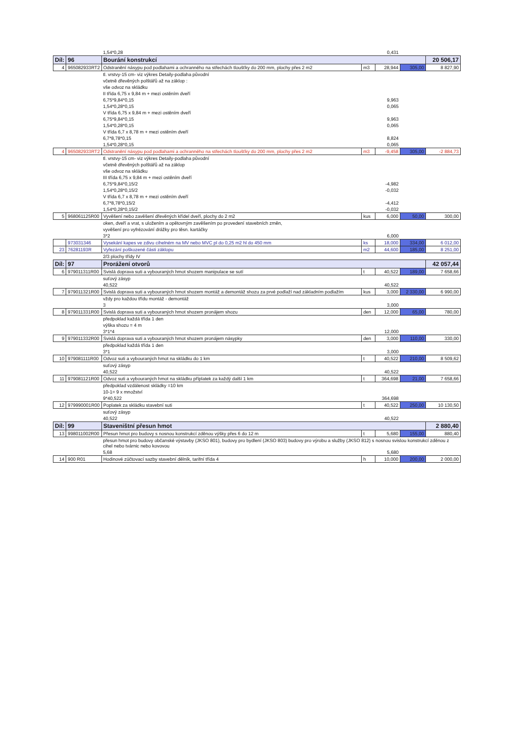| | | 1,54*0,28 | | 0,431 | | |
| Díl: | 96 | Bourání konstrukcí | | | | 20 506,17 |
| 4 | 965082933RT2 | Odstranění násypu pod podlahami a ochranného na střechách tloušťky do 200 mm, plochy přes 2 m2 | m3 | 28,944 | 305,00 | 8 827,90 |
| | | tl. vrstvy-15 cm- viz výkres Detaily-podlaha původní | | | | |
| | | včetně dřevěných polštářů až na záklop : | | | | |
| | | vše odvoz na skládku | | | | |
| | | II třída 6,75 x 9,84 m + mezi ostěním dveří | | | | |
| | | 6,75*9,84*0,15 | | 9,963 | | |
| | | 1,54*0,28*0,15 | | 0,065 | | |
| | | V třída 6,75 x 9,84 m + mezi ostěním dveří | | | | |
| | | 6,75*9,84*0,15 | | 9,963 | | |
| | | 1,54*0,28*0,15 | | 0,065 | | |
| | | V třída 6,7 x 8,78 m + mezi ostěním dveří | | | | |
| | | 6,7*8,78*0,15 | | 8,824 | | |
| | | 1,54*0,28*0,15 | | 0,065 | | |
| 4 | 965082933RT2 | Odstranění násypu pod podlahami a ochranného na střechách tloušťky do 200 mm, plochy přes 2 m2 | m3 | -9,458 | 305,00 | -2 884,73 |
| | | tl. vrstvy-15 cm- viz výkres Detaily-podlaha původní | | | | |
| | | včetně dřevěných polštářů až na záklop | | | | |
| | | vše odvoz na skládku | | | | |
| | | III třída 6,75 x 9,84 m + mezi ostěním dveří | | | | |
| | | 6,75*9,84*0,15/2 | | -4,982 | | |
| | | 1,54*0,28*0,15/2 | | -0,032 | | |
| | | V třída 6,7 x 8,78 m + mezi ostěním dveří | | | | |
| | | 6,7*8,78*0,15/2 | | -4,412 | | |
| | | 1,54*0,28*0,15/2 | | -0,032 | | |
| 5 | 968061125R00 | Vyvěšení nebo zavěšení dřevěných křídel dveří, plochy do 2 m2 | kus | 6,000 | 50,00 | 300,00 |
| | | oken, dveří a vrat, s uložením a opětovným zavěšením po provedení stavebních změn, | | | | |
| | | vyvěšení pro vyfrézování drážky pro těsn. kartáčky | | | | |
| | | 3*2 | | 6,000 | | |
| | 973031346 | Vysekání kapes ve zdivu cihelném na MV nebo MVC pl do 0,25 m2 hl do 450 mm | ks | 18,000 | 334,00 | 6 012,00 |
| 23 | 76281193R | Vyřezání poškozené části záklopu | m2 | 44,600 | 185,00 | 8 251,00 |
| | | 2/3 plochy třídy IV | | | | |
| Díl: | 97 | Prorážení otvorů | | | | 42 057,44 |
| 6 | 979011311R00 | Svislá doprava suti a vybouraných hmot shozem manipulace se sutí | t | 40,522 | 189,00 | 7 658,66 |
| | | suťový zásyp | | | | |
| | | 40,522 | | 40,522 | | |
| 7 | 979011321R00 | Svislá doprava suti a vybouraných hmot shozem montáž a demontáž shozu za prvé podlaží nad základním podlažím | kus | 3,000 | 2 330,00 | 6 990,00 |
| | | vždy pro každou třídu montáž - demontáž | | | | |
| | | 3 | | 3,000 | | |
| 8 | 979011331R00 | Svislá doprava suti a vybouraných hmot shozem pronájem shozu | den | 12,000 | 65,00 | 780,00 |
| | | předpoklad každá třída 1 den | | | | |
| | | výška shozu = 4 m | | | | |
| | | 3*1*4 | | 12,000 | | |
| 9 | 979011332R00 | Svislá doprava suti a vybouraných hmot shozem pronájem násypky | den | 3,000 | 110,00 | 330,00 |
| | | předpoklad každá třída 1 den | | | | |
| | | 3*1 | | 3,000 | | |
| 10 | 979081111R00 | Odvoz suti a vybouraných hmot na skládku do 1 km | t | 40,522 | 210,00 | 8 509,62 |
| | | suťový zásyp | | | | |
| | | 40,522 | | 40,522 | | |
| 11 | 979081121R00 | Odvoz suti a vybouraných hmot na skládku příplatek za každý další 1 km | t | 364,698 | 21,00 | 7 658,66 |
| | | předpoklad vzdálenost skládky =10 km | | | | |
| | | 10-1= 9 x množství | | | | |
| | | 9*40,522 | | 364,698 | | |
| 12 | 979990001R00 | Poplatek za skládku stavební suti | t | 40,522 | 250,00 | 10 130,50 |
| | | suťový zásyp | | | | |
| | | 40,522 | | 40,522 | | |
| Díl: | 99 | Staveništní přesun hmot | | | | 2 880,40 |
| 13 | 998011002R00 | Přesun hmot pro budovy s nosnou konstrukcí zděnou výšky přes 6 do 12 m | t | 5,680 | 155,00 | 880,40 |
| | | přesun hmot pro budovy občanské výstavby (JKSO 801), budovy pro bydlení (JKSO 803) budovy pro výrobu a služby (JKSO 812) s nosnou svislou konstrukcí zděnou z cihel nebo tvárnic nebo kovovou | | | | |
| | | 5,68 | | 5,680 | | |
| 14 | 900 R01 | Hodinové zúčtovací sazby stavební dělník, tarifní třída 4 | h | 10,000 | 200,00 | 2 000,00 |